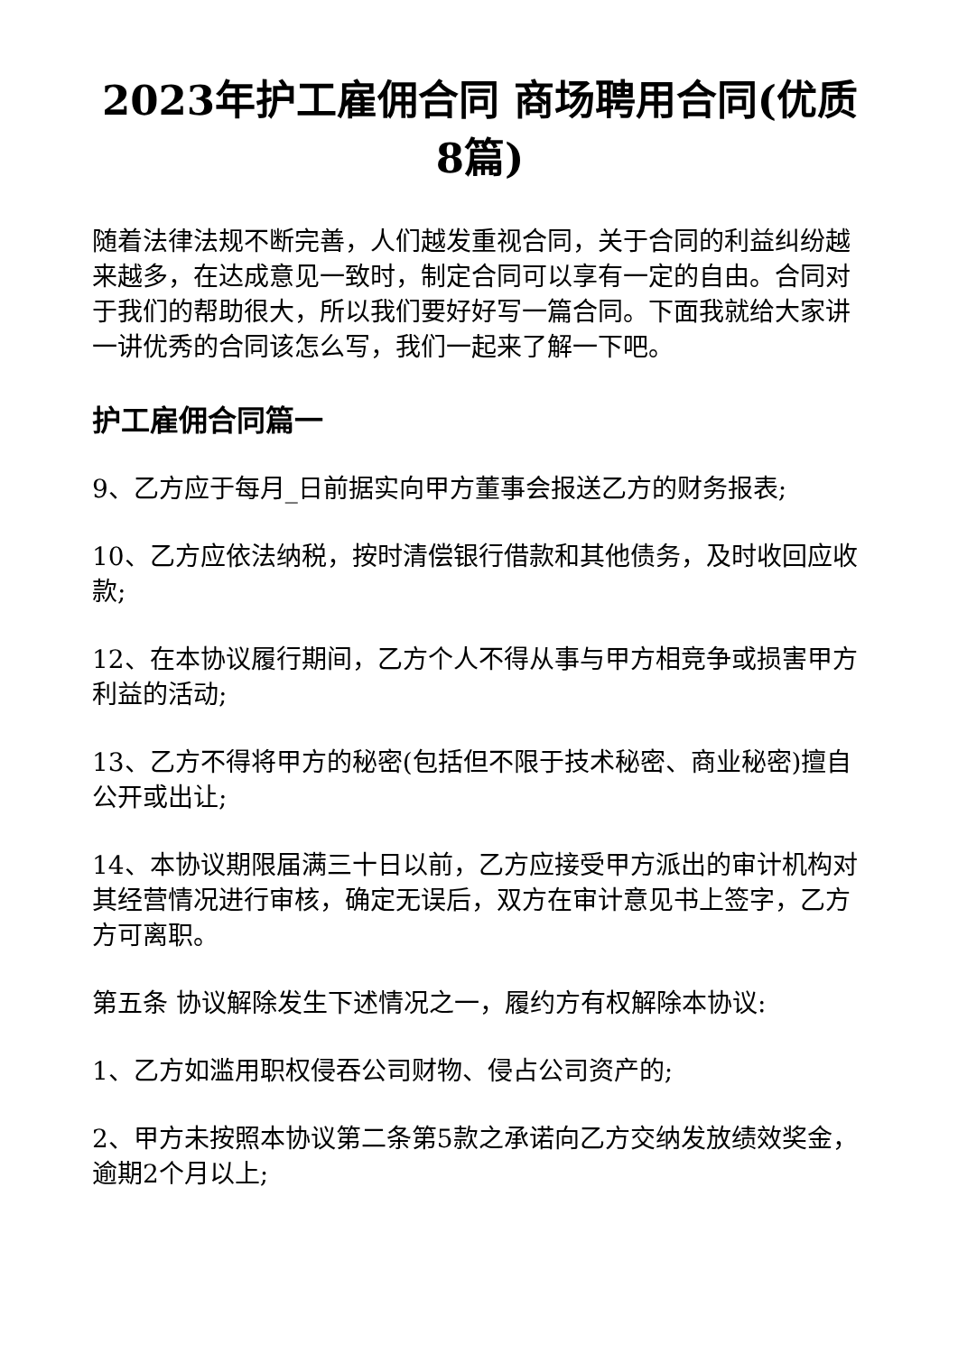2023年护工雇佣合同 商场聘用合同(优质8篇)
随着法律法规不断完善，人们越发重视合同，关于合同的利益纠纷越来越多，在达成意见一致时，制定合同可以享有一定的自由。合同对于我们的帮助很大，所以我们要好好写一篇合同。下面我就给大家讲一讲优秀的合同该怎么写，我们一起来了解一下吧。
护工雇佣合同篇一
9、乙方应于每月_日前据实向甲方董事会报送乙方的财务报表;
10、乙方应依法纳税，按时清偿银行借款和其他债务，及时收回应收款;
12、在本协议履行期间，乙方个人不得从事与甲方相竞争或损害甲方利益的活动;
13、乙方不得将甲方的秘密(包括但不限于技术秘密、商业秘密)擅自公开或出让;
14、本协议期限届满三十日以前，乙方应接受甲方派出的审计机构对其经营情况进行审核，确定无误后，双方在审计意见书上签字，乙方方可离职。
第五条 协议解除发生下述情况之一，履约方有权解除本协议:
1、乙方如滥用职权侵吞公司财物、侵占公司资产的;
2、甲方未按照本协议第二条第5款之承诺向乙方交纳发放绩效奖金，逾期2个月以上;